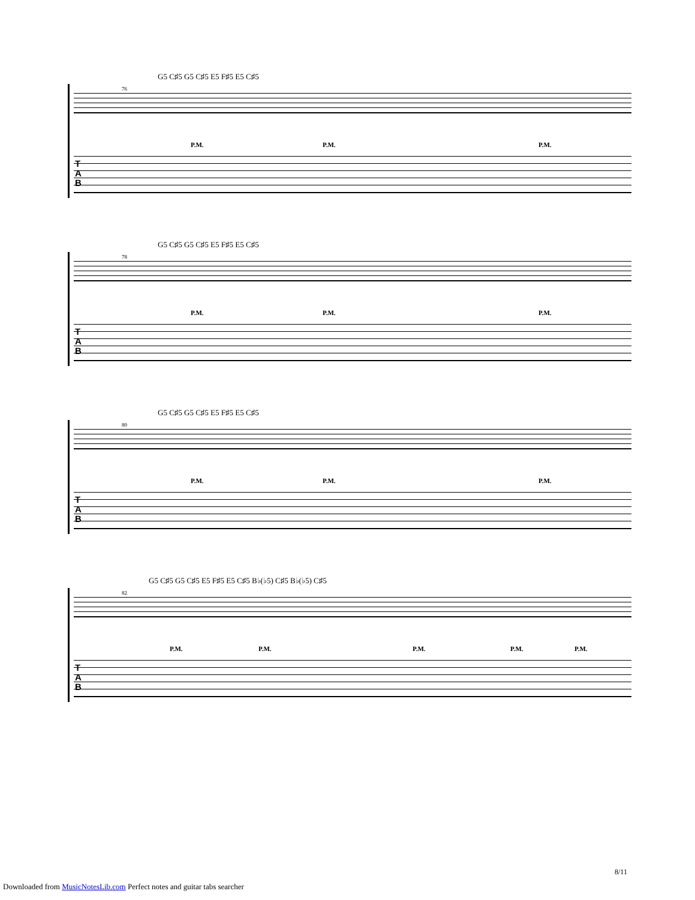G5 C♯5 G5 C♯5 E5 F♯5 E5 C♯5
76
P.M. P.M. P.M.
T
A
B
G5 C♯5 G5 C♯5 E5 F♯5 E5 C♯5
78
P.M. P.M. P.M.
T
A
B
G5 C♯5 G5 C♯5 E5 F♯5 E5 C♯5
80
P.M. P.M. P.M.
T
A
B
G5 C♯5 G5 C♯5 E5 F♯5 E5 C♯5 B♭(♭5) C♯5 B♭(♭5) C♯5
82
P.M. P.M. P.M. P.M. P.M.
T
A
B
8/11
Downloaded from MusicNotesLib.com Perfect notes and guitar tabs searcher